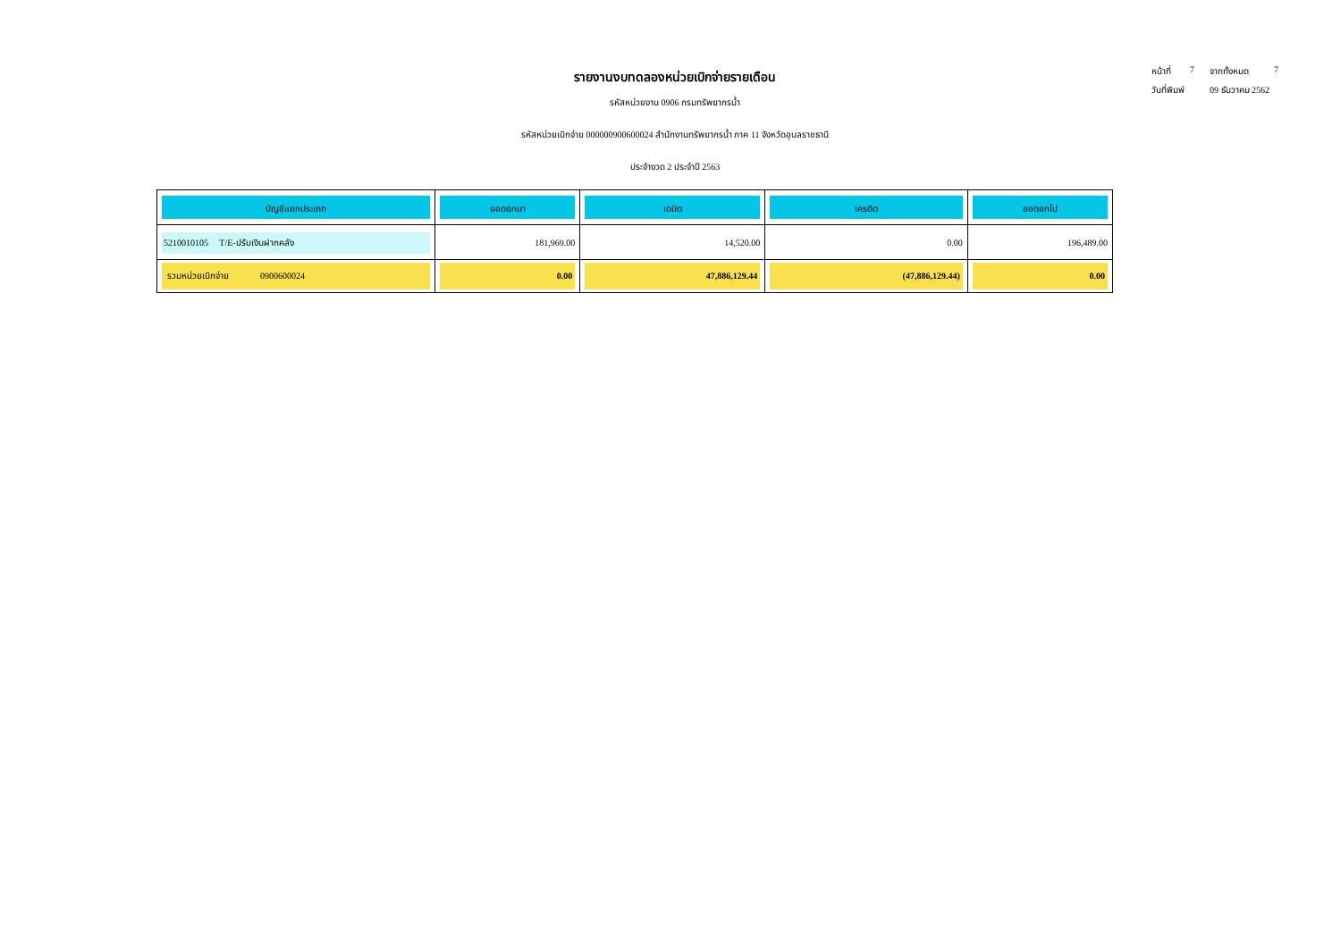หน้าที่ 7 จากทั้งหมด 7
วันที่พิมพ์ 09 ธันวาคม 2562
รายงานงบทดลองหน่วยเบิกจ่ายรายเดือน
รหัสหน่วยงาน 0906 กรมทรัพยากรน้ำ
รหัสหน่วยเบิกจ่าย 000000900600024 สำนักงานทรัพยากรน้ำ ภาค 11 จังหวัดอุบลราชธานี
ประจำงวด 2 ประจำปี 2563
| บัญชีแยกประเภท | ยอดยกมา | เดบิต | เครดิต | ยอดยกไป |
| --- | --- | --- | --- | --- |
| 5210010105 T/E-ปรับเงินฝากคลัง | 181,969.00 | 14,520.00 | 0.00 | 196,489.00 |
| รวมหน่วยเบิกจ่าย 0900600024 | 0.00 | 47,886,129.44 | (47,886,129.44) | 0.00 |